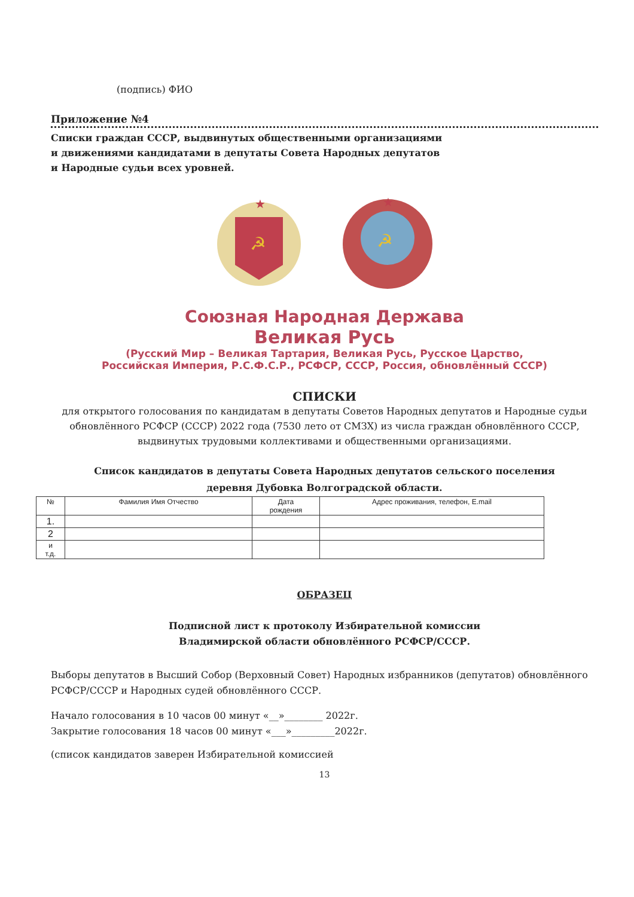(подпись) ФИО
Приложение №4
Списки граждан СССР, выдвинутых общественными организациями
и движениями кандидатами в депутаты Совета Народных депутатов
и Народные судьи всех уровней.
☭
★
☭
★
Союзная Народная Держава
Великая Русь
(Русский Мир – Великая Тартария, Великая Русь, Русское Царство,
Российская Империя, Р.С.Ф.С.Р., РСФСР, СССР, Россия, обновлённый СССР)
СПИСКИ
для открытого голосования по кандидатам в депутаты Советов Народных депутатов и Народные судьи обновлённого РСФСР (СССР) 2022 года (7530 лето от СМЗХ) из числа граждан обновлённого СССР, выдвинутых трудовыми коллективами и общественными организациями.
Список кандидатов в депутаты Совета Народных депутатов сельского поселения
деревня Дубовка Волгоградской области.
| № | Фамилия Имя Отчество | Дата рождения | Адрес проживания, телефон, E.mail |
| --- | --- | --- | --- |
| 1. | | | |
| 2 | | | |
| и т.д. | | | |
ОБРАЗЕЦ
Подписной лист к протоколу Избирательной комиссии
Владимирской области обновлённого РСФСР/СССР.
Выборы депутатов в Высший Собор (Верховный Совет) Народных избранников (депутатов) обновлённого РСФСР/СССР и Народных судей обновлённого СССР.
Начало голосования в 10 часов 00 минут «__»________ 2022г.
Закрытие голосования 18 часов 00 минут «___»_________2022г.
(список кандидатов заверен Избирательной комиссией
13